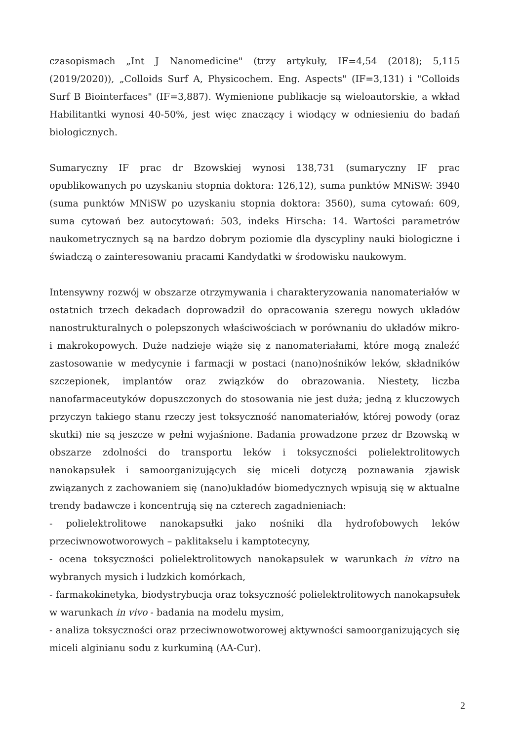czasopismach „Int J Nanomedicine" (trzy artykuły, IF=4,54 (2018); 5,115 (2019/2020)), „Colloids Surf A, Physicochem. Eng. Aspects" (IF=3,131) i "Colloids Surf B Biointerfaces" (IF=3,887). Wymienione publikacje są wieloautorskie, a wkład Habilitantki wynosi 40-50%, jest więc znaczący i wiodący w odniesieniu do badań biologicznych.
Sumaryczny IF prac dr Bzowskiej wynosi 138,731 (sumaryczny IF prac opublikowanych po uzyskaniu stopnia doktora: 126,12), suma punktów MNiSW: 3940 (suma punktów MNiSW po uzyskaniu stopnia doktora: 3560), suma cytowań: 609, suma cytowań bez autocytowań: 503, indeks Hirscha: 14. Wartości parametrów naukometrycznych są na bardzo dobrym poziomie dla dyscypliny nauki biologiczne i świadczą o zainteresowaniu pracami Kandydatki w środowisku naukowym.
Intensywny rozwój w obszarze otrzymywania i charakteryzowania nanomateriałów w ostatnich trzech dekadach doprowadził do opracowania szeregu nowych układów nanostrukturalnych o polepszonych właściwościach w porównaniu do układów mikro- i makrokopowych. Duże nadzieje wiąże się z nanomateriałami, które mogą znaleźć zastosowanie w medycynie i farmacji w postaci (nano)nośników leków, składników szczepionek, implantów oraz związków do obrazowania. Niestety, liczba nanofarmaceutyków dopuszczonych do stosowania nie jest duża; jedną z kluczowych przyczyn takiego stanu rzeczy jest toksyczność nanomateriałów, której powody (oraz skutki) nie są jeszcze w pełni wyjaśnione. Badania prowadzone przez dr Bzowską w obszarze zdolności do transportu leków i toksyczności polielektrolitowych nanokapsułek i samoorganizujących się miceli dotyczą poznawania zjawisk związanych z zachowaniem się (nano)układów biomedycznych wpisują się w aktualne trendy badawcze i koncentrują się na czterech zagadnieniach:
- polielektrolitowe nanokapsułki jako nośniki dla hydrofobowych leków przeciwnowotworowych – paklitakselu i kamptotecyny,
- ocena toksyczności polielektrolitowych nanokapsułek w warunkach in vitro na wybranych mysich i ludzkich komórkach,
- farmakokinetyka, biodystrybucja oraz toksyczność polielektrolitowych nanokapsułek w warunkach in vivo - badania na modelu mysim,
- analiza toksyczności oraz przeciwnowotworowej aktywności samoorganizujących się miceli alginianu sodu z kurkuminą (AA-Cur).
2